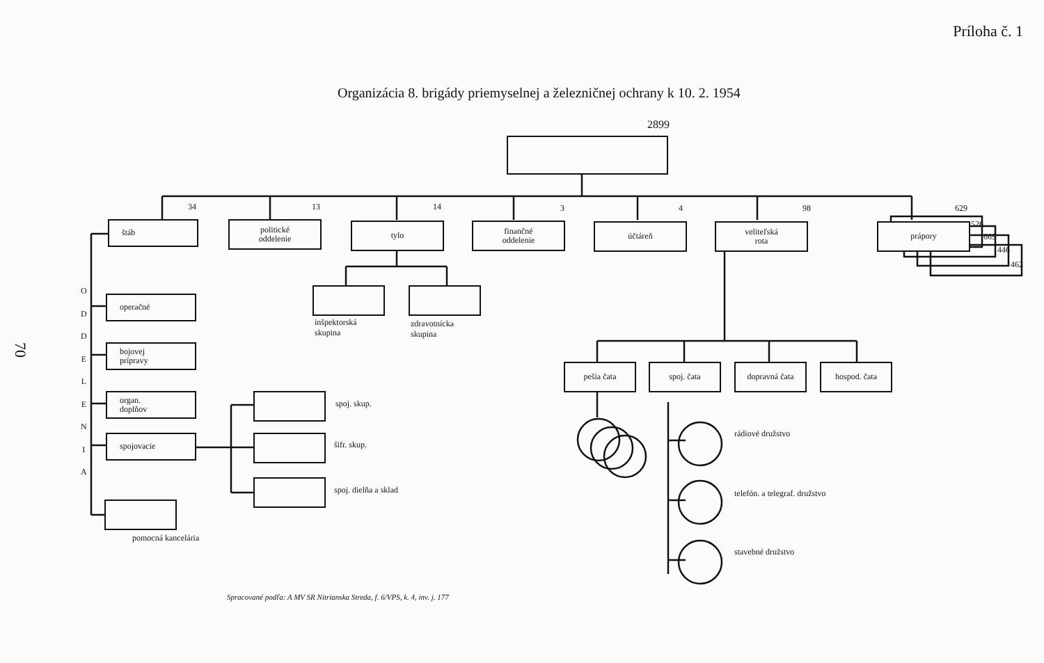Príloha č. 1
70
Organizácia 8. brigády priemyselnej a železničnej ochrany k 10. 2. 1954
2899
34 13 14 3 4 98 629
štáb
politické
oddelenie
tylo
finančné
oddelenie
účtáreň
veliteľská
rota
prápory 526
669
446
462
O
D
D
E
L
E
N
I
A
operačné
bojovej
prípravy
organ.
doplňov
spojovacie
pomocná kancelária
inšpektorská
skupina
zdravotnícka
skupina
spoj. skup.
šifr. skup.
spoj. dielňa a sklad
pešia čata spoj. čata dopravná čata hospod. čata
rádiové družstvo
telefón. a telegraf. družstvo
stavebné družstvo
Spracované podľa: A MV SR Nitrianska Streda, f. 6/VPS, k. 4, inv. j. 177